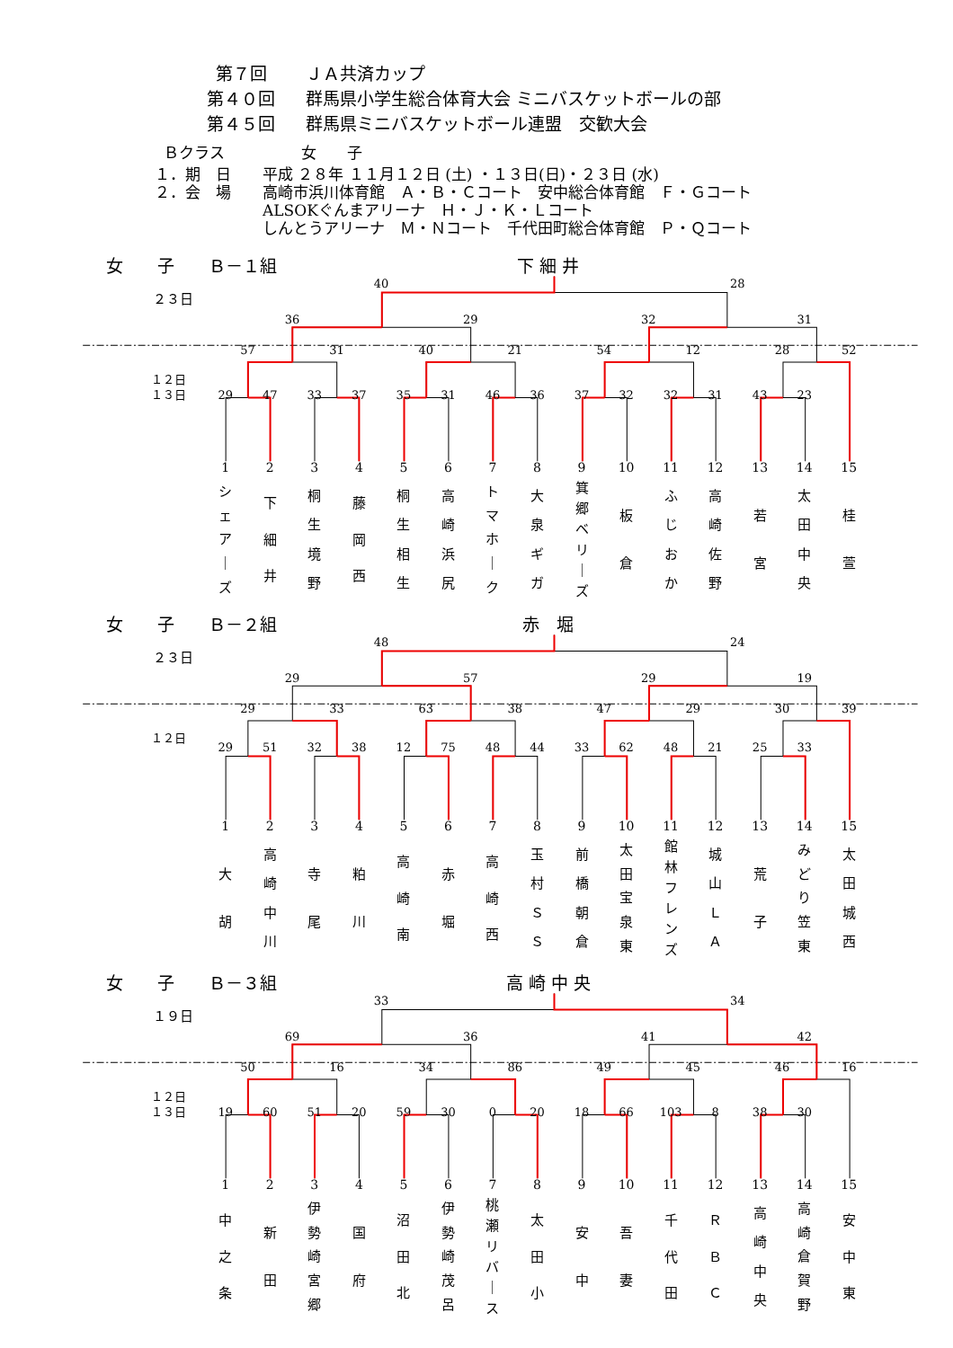第７回 ＪＡ共済カップ
第４０回 群馬県小学生総合体育大会 ミニバスケットボールの部
第４５回 群馬県ミニバスケットボール連盟　交歓大会
Ｂクラス 女　　子
１．期　日 平成 ２８年 １１月１２日 (土) ・１３日(日)・２３日 (水)
２．会　場 高崎市浜川体育館　Ａ・Ｂ・Ｃコート　安中総合体育館　Ｆ・Ｇコート
ALSOKぐんまアリーナ　Ｈ・Ｊ・Ｋ・Ｌコート
しんとうアリーナ　Ｍ・Ｎコート　千代田町総合体育館　Ｐ・Ｑコート
女　　子　　Ｂ－１組
下 細 井
40
28
２３日
36
29
32
31
57
31
40
21
54
12
28
52
１２日
１３日
29
47
33
37
35
31
46
36
37
32
32
31
43
23
1
2
3
4
5
6
7
8
9
10
11
12
13
14
15
シェア
｜
ズ
下
細
井
桐生境野
藤
岡
西
桐生相生
高崎浜尻
トマホ
｜
ク
大泉ギガ
箕郷ベリ
｜
ズ
板
倉
ふじおか
高崎佐野
若
宮
太田中央
桂
萱
女　　子　　Ｂ－２組
赤　堀
48
24
２３日
29
57
29
19
29
33
63
38
47
29
30
39
１２日
29
51
32
38
12
75
48
44
33
62
48
21
25
33
1
2
3
4
5
6
7
8
9
10
11
12
13
14
15
大
胡
高崎中川
寺
尾
粕
川
高
崎
南
赤
堀
高
崎
西
玉村ＳＳ
前橋朝倉
太田宝泉東
館林フレンズ
城山ＬＡ
荒
子
みどり笠東
太田城西
女　　子　　Ｂ－３組
高 崎 中 央
33
34
１９日
69
36
41
42
50
16
34
86
49
45
46
16
１２日
１３日
19
60
51
20
59
30
0
20
18
66
103
8
38
30
1
2
3
4
5
6
7
8
9
10
11
12
13
14
15
中
之
条
新
田
伊勢崎宮郷
国
府
沼
田
北
伊勢崎茂呂
桃瀬リバ
｜
ス
太
田
小
安
中
吾
妻
千
代
田
Ｒ
Ｂ
Ｃ
高崎中央
高崎倉賀野
安
中
東